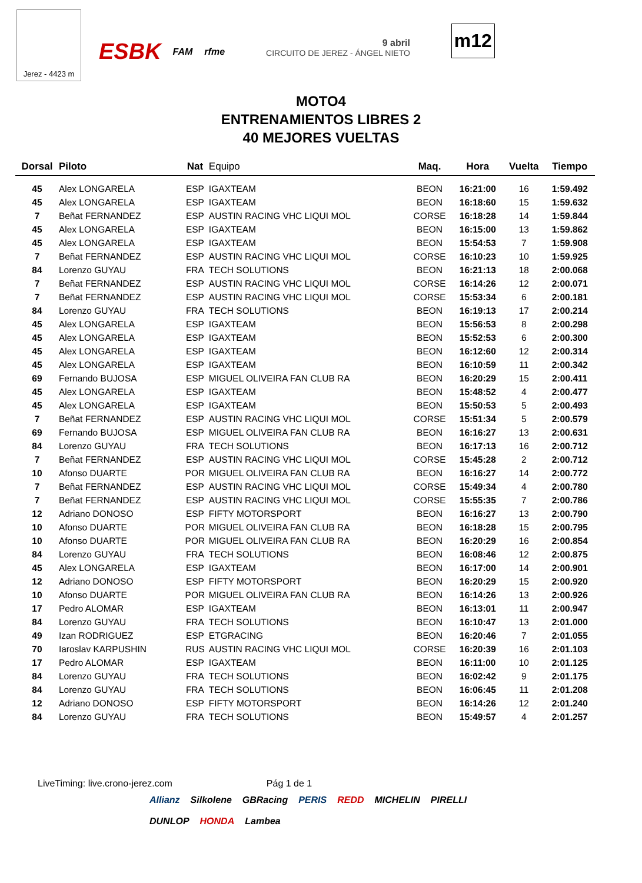Jerez - 4423 m
ESBK FAM rfme 9 abril
CIRCUITO DE JEREZ - ÁNGEL NIETO
m12
MOTO4
ENTRENAMIENTOS LIBRES 2
40 MEJORES VUELTAS
| Dorsal | Piloto | Nat | Equipo | Maq. | Hora | Vuelta | Tiempo |
| --- | --- | --- | --- | --- | --- | --- | --- |
| 45 | Alex LONGARELA | ESP | IGAXTEAM | BEON | 16:21:00 | 16 | 1:59.492 |
| 45 | Alex LONGARELA | ESP | IGAXTEAM | BEON | 16:18:60 | 15 | 1:59.632 |
| 7 | Beñat FERNANDEZ | ESP | AUSTIN RACING VHC LIQUI MOL | CORSE | 16:18:28 | 14 | 1:59.844 |
| 45 | Alex LONGARELA | ESP | IGAXTEAM | BEON | 16:15:00 | 13 | 1:59.862 |
| 45 | Alex LONGARELA | ESP | IGAXTEAM | BEON | 15:54:53 | 7 | 1:59.908 |
| 7 | Beñat FERNANDEZ | ESP | AUSTIN RACING VHC LIQUI MOL | CORSE | 16:10:23 | 10 | 1:59.925 |
| 84 | Lorenzo GUYAU | FRA | TECH SOLUTIONS | BEON | 16:21:13 | 18 | 2:00.068 |
| 7 | Beñat FERNANDEZ | ESP | AUSTIN RACING VHC LIQUI MOL | CORSE | 16:14:26 | 12 | 2:00.071 |
| 7 | Beñat FERNANDEZ | ESP | AUSTIN RACING VHC LIQUI MOL | CORSE | 15:53:34 | 6 | 2:00.181 |
| 84 | Lorenzo GUYAU | FRA | TECH SOLUTIONS | BEON | 16:19:13 | 17 | 2:00.214 |
| 45 | Alex LONGARELA | ESP | IGAXTEAM | BEON | 15:56:53 | 8 | 2:00.298 |
| 45 | Alex LONGARELA | ESP | IGAXTEAM | BEON | 15:52:53 | 6 | 2:00.300 |
| 45 | Alex LONGARELA | ESP | IGAXTEAM | BEON | 16:12:60 | 12 | 2:00.314 |
| 45 | Alex LONGARELA | ESP | IGAXTEAM | BEON | 16:10:59 | 11 | 2:00.342 |
| 69 | Fernando BUJOSA | ESP | MIGUEL OLIVEIRA FAN CLUB RA | BEON | 16:20:29 | 15 | 2:00.411 |
| 45 | Alex LONGARELA | ESP | IGAXTEAM | BEON | 15:48:52 | 4 | 2:00.477 |
| 45 | Alex LONGARELA | ESP | IGAXTEAM | BEON | 15:50:53 | 5 | 2:00.493 |
| 7 | Beñat FERNANDEZ | ESP | AUSTIN RACING VHC LIQUI MOL | CORSE | 15:51:34 | 5 | 2:00.579 |
| 69 | Fernando BUJOSA | ESP | MIGUEL OLIVEIRA FAN CLUB RA | BEON | 16:16:27 | 13 | 2:00.631 |
| 84 | Lorenzo GUYAU | FRA | TECH SOLUTIONS | BEON | 16:17:13 | 16 | 2:00.712 |
| 7 | Beñat FERNANDEZ | ESP | AUSTIN RACING VHC LIQUI MOL | CORSE | 15:45:28 | 2 | 2:00.712 |
| 10 | Afonso DUARTE | POR | MIGUEL OLIVEIRA FAN CLUB RA | BEON | 16:16:27 | 14 | 2:00.772 |
| 7 | Beñat FERNANDEZ | ESP | AUSTIN RACING VHC LIQUI MOL | CORSE | 15:49:34 | 4 | 2:00.780 |
| 7 | Beñat FERNANDEZ | ESP | AUSTIN RACING VHC LIQUI MOL | CORSE | 15:55:35 | 7 | 2:00.786 |
| 12 | Adriano DONOSO | ESP | FIFTY MOTORSPORT | BEON | 16:16:27 | 13 | 2:00.790 |
| 10 | Afonso DUARTE | POR | MIGUEL OLIVEIRA FAN CLUB RA | BEON | 16:18:28 | 15 | 2:00.795 |
| 10 | Afonso DUARTE | POR | MIGUEL OLIVEIRA FAN CLUB RA | BEON | 16:20:29 | 16 | 2:00.854 |
| 84 | Lorenzo GUYAU | FRA | TECH SOLUTIONS | BEON | 16:08:46 | 12 | 2:00.875 |
| 45 | Alex LONGARELA | ESP | IGAXTEAM | BEON | 16:17:00 | 14 | 2:00.901 |
| 12 | Adriano DONOSO | ESP | FIFTY MOTORSPORT | BEON | 16:20:29 | 15 | 2:00.920 |
| 10 | Afonso DUARTE | POR | MIGUEL OLIVEIRA FAN CLUB RA | BEON | 16:14:26 | 13 | 2:00.926 |
| 17 | Pedro ALOMAR | ESP | IGAXTEAM | BEON | 16:13:01 | 11 | 2:00.947 |
| 84 | Lorenzo GUYAU | FRA | TECH SOLUTIONS | BEON | 16:10:47 | 13 | 2:01.000 |
| 49 | Izan RODRIGUEZ | ESP | ETGRACING | BEON | 16:20:46 | 7 | 2:01.055 |
| 70 | Iaroslav KARPUSHIN | RUS | AUSTIN RACING VHC LIQUI MOL | CORSE | 16:20:39 | 16 | 2:01.103 |
| 17 | Pedro ALOMAR | ESP | IGAXTEAM | BEON | 16:11:00 | 10 | 2:01.125 |
| 84 | Lorenzo GUYAU | FRA | TECH SOLUTIONS | BEON | 16:02:42 | 9 | 2:01.175 |
| 84 | Lorenzo GUYAU | FRA | TECH SOLUTIONS | BEON | 16:06:45 | 11 | 2:01.208 |
| 12 | Adriano DONOSO | ESP | FIFTY MOTORSPORT | BEON | 16:14:26 | 12 | 2:01.240 |
| 84 | Lorenzo GUYAU | FRA | TECH SOLUTIONS | BEON | 15:49:57 | 4 | 2:01.257 |
LiveTiming: live.crono-jerez.com Pág 1 de 1
Allianz Silkolene GBRacing PERIS REDD MICHELIN PIRELLI DUNLOP HONDA Lambea